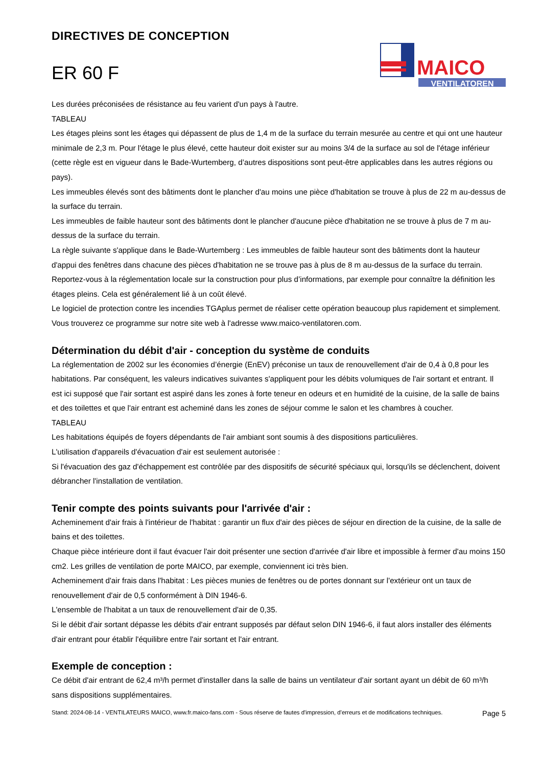DIRECTIVES DE CONCEPTION
ER 60 F
MAICO
VENTILATOREN
Les durées préconisées de résistance au feu varient d'un pays à l'autre.
TABLEAU
Les étages pleins sont les étages qui dépassent de plus de 1,4 m de la surface du terrain mesurée au centre et qui ont une hauteur minimale de 2,3 m. Pour l'étage le plus élevé, cette hauteur doit exister sur au moins 3/4 de la surface au sol de l'étage inférieur (cette règle est en vigueur dans le Bade-Wurtemberg, d’autres dispositions sont peut-être applicables dans les autres régions ou pays).
Les immeubles élevés sont des bâtiments dont le plancher d'au moins une pièce d'habitation se trouve à plus de 22 m au-dessus de la surface du terrain.
Les immeubles de faible hauteur sont des bâtiments dont le plancher d'aucune pièce d'habitation ne se trouve à plus de 7 m au-dessus de la surface du terrain.
La règle suivante s'applique dans le Bade-Wurtemberg : Les immeubles de faible hauteur sont des bâtiments dont la hauteur d'appui des fenêtres dans chacune des pièces d'habitation ne se trouve pas à plus de 8 m au-dessus de la surface du terrain.
Reportez-vous à la réglementation locale sur la construction pour plus d’informations, par exemple pour connaître la définition les étages pleins. Cela est généralement lié à un coût élevé.
Le logiciel de protection contre les incendies TGAplus permet de réaliser cette opération beaucoup plus rapidement et simplement. Vous trouverez ce programme sur notre site web à l'adresse www.maico-ventilatoren.com.
Détermination du débit d'air - conception du système de conduits
La réglementation de 2002 sur les économies d’énergie (EnEV) préconise un taux de renouvellement d'air de 0,4 à 0,8 pour les habitations. Par conséquent, les valeurs indicatives suivantes s'appliquent pour les débits volumiques de l'air sortant et entrant. Il est ici supposé que l'air sortant est aspiré dans les zones à forte teneur en odeurs et en humidité de la cuisine, de la salle de bains et des toilettes et que l'air entrant est acheminé dans les zones de séjour comme le salon et les chambres à coucher.
TABLEAU
Les habitations équipés de foyers dépendants de l'air ambiant sont soumis à des dispositions particulières.
L'utilisation d'appareils d'évacuation d'air est seulement autorisée :
Si l'évacuation des gaz d'échappement est contrôlée par des dispositifs de sécurité spéciaux qui, lorsqu'ils se déclenchent, doivent débrancher l'installation de ventilation.
Tenir compte des points suivants pour l'arrivée d'air :
Acheminement d'air frais à l'intérieur de l'habitat : garantir un flux d'air des pièces de séjour en direction de la cuisine, de la salle de bains et des toilettes.
Chaque pièce intérieure dont il faut évacuer l'air doit présenter une section d'arrivée d'air libre et impossible à fermer d'au moins 150 cm2. Les grilles de ventilation de porte MAICO, par exemple, conviennent ici très bien.
Acheminement d'air frais dans l'habitat : Les pièces munies de fenêtres ou de portes donnant sur l'extérieur ont un taux de renouvellement d'air de 0,5 conformément à DIN 1946-6.
L'ensemble de l'habitat a un taux de renouvellement d'air de 0,35.
Si le débit d'air sortant dépasse les débits d'air entrant supposés par défaut selon DIN 1946-6, il faut alors installer des éléments d'air entrant pour établir l'équilibre entre l'air sortant et l'air entrant.
Exemple de conception :
Ce débit d'air entrant de 62,4 m³/h permet d'installer dans la salle de bains un ventilateur d'air sortant ayant un débit de 60 m³/h sans dispositions supplémentaires.
Stand: 2024-08-14 - VENTILATEURS MAICO, www.fr.maico-fans.com - Sous réserve de fautes d'impression, d'erreurs et de modifications techniques.
Page 5